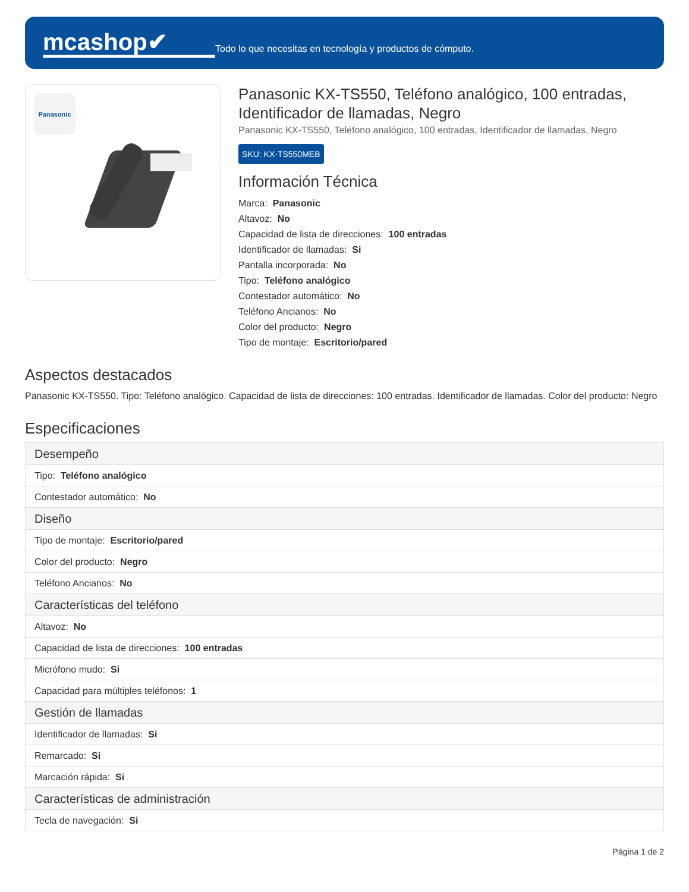mcashop✔
Todo lo que necesitas en tecnología y productos de cómputo.
Panasonic
Panasonic KX-TS550, Teléfono analógico, 100 entradas, Identificador de llamadas, Negro
Panasonic KX-TS550, Teléfono analógico, 100 entradas, Identificador de llamadas, Negro
SKU: KX-TS550MEB
Información Técnica
Marca: Panasonic
Altavoz: No
Capacidad de lista de direcciones: 100 entradas
Identificador de llamadas: Si
Pantalla incorporada: No
Tipo: Teléfono analógico
Contestador automático: No
Teléfono Ancianos: No
Color del producto: Negro
Tipo de montaje: Escritorio/pared
Aspectos destacados
Panasonic KX-TS550. Tipo: Teléfono analógico. Capacidad de lista de direcciones: 100 entradas. Identificador de llamadas. Color del producto: Negro
Especificaciones
| Desempeño |
| Tipo: Teléfono analógico |
| Contestador automático: No |
| Diseño |
| Tipo de montaje: Escritorio/pared |
| Color del producto: Negro |
| Teléfono Ancianos: No |
| Características del teléfono |
| Altavoz: No |
| Capacidad de lista de direcciones: 100 entradas |
| Micrófono mudo: Si |
| Capacidad para múltiples teléfonos: 1 |
| Gestión de llamadas |
| Identificador de llamadas: Si |
| Remarcado: Si |
| Marcación rápida: Si |
| Características de administración |
| Tecla de navegación: Si |
Página 1 de 2